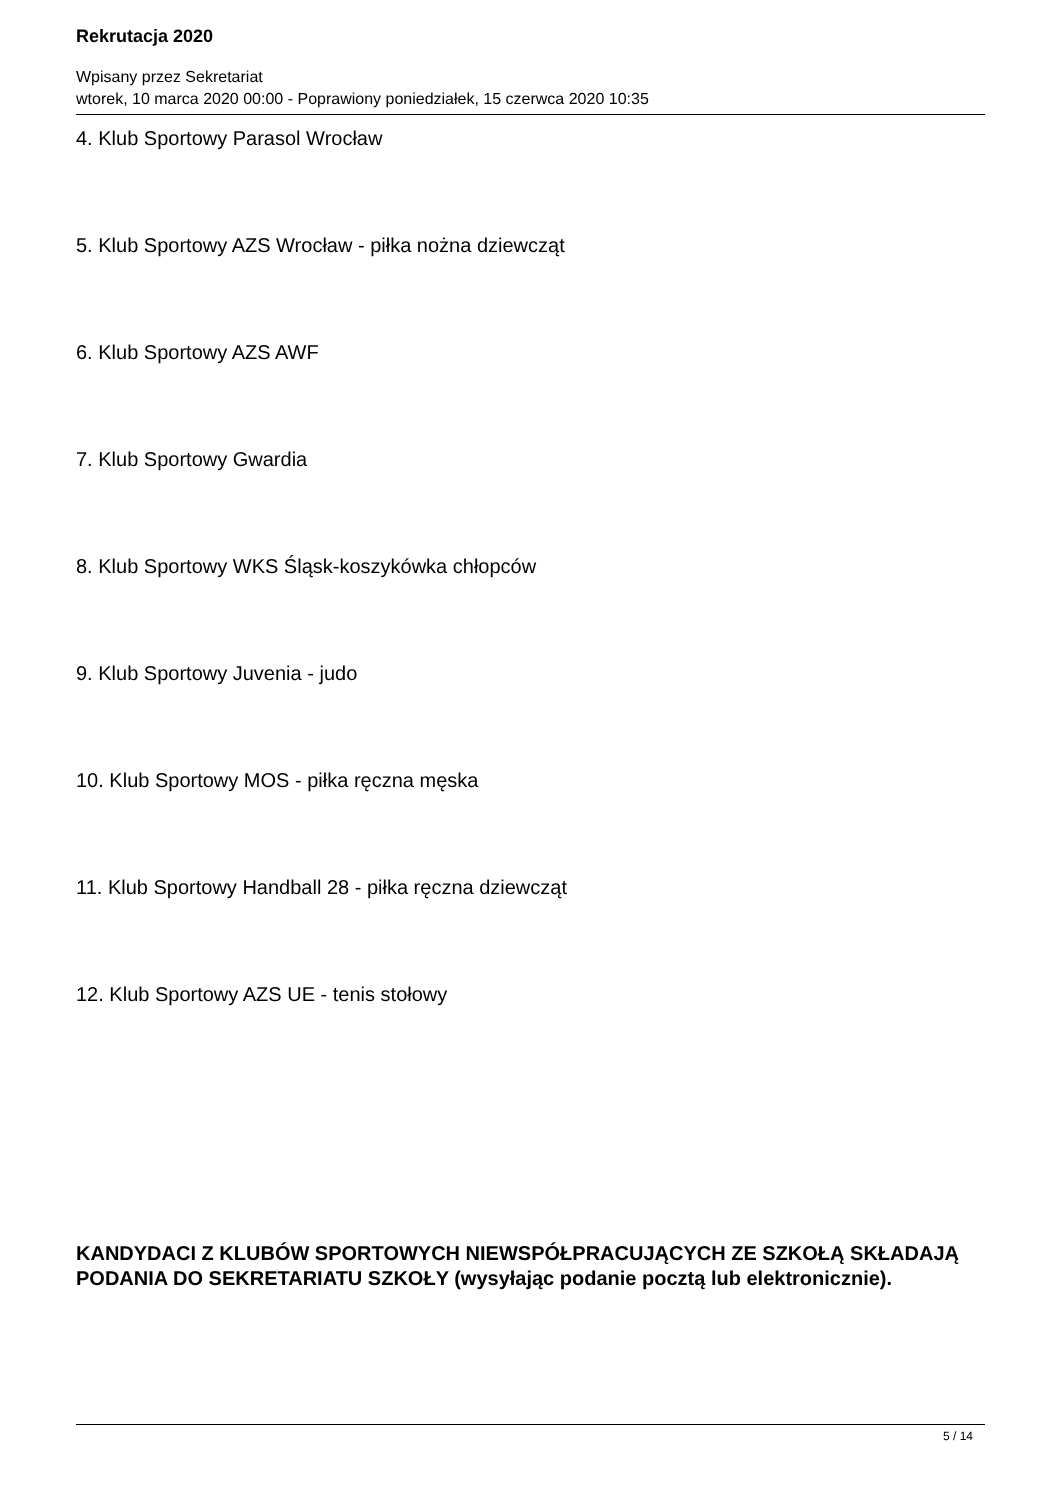Rekrutacja 2020
Wpisany przez Sekretariat
wtorek, 10 marca 2020 00:00 - Poprawiony poniedziałek, 15 czerwca 2020 10:35
4. Klub Sportowy Parasol Wrocław
5. Klub Sportowy AZS Wrocław - piłka nożna dziewcząt
6. Klub Sportowy AZS AWF
7. Klub Sportowy Gwardia
8. Klub Sportowy WKS Śląsk-koszykówka chłopców
9. Klub Sportowy Juvenia - judo
10. Klub Sportowy MOS - piłka ręczna męska
11. Klub Sportowy Handball 28 - piłka ręczna dziewcząt
12. Klub Sportowy AZS UE - tenis stołowy
KANDYDACI Z KLUBÓW SPORTOWYCH NIEWSPÓŁPRACUJĄCYCH ZE SZKOŁĄ SKŁADAJĄ PODANIA DO SEKRETARIATU SZKOŁY (wysyłając podanie pocztą lub elektronicznie).
5 / 14